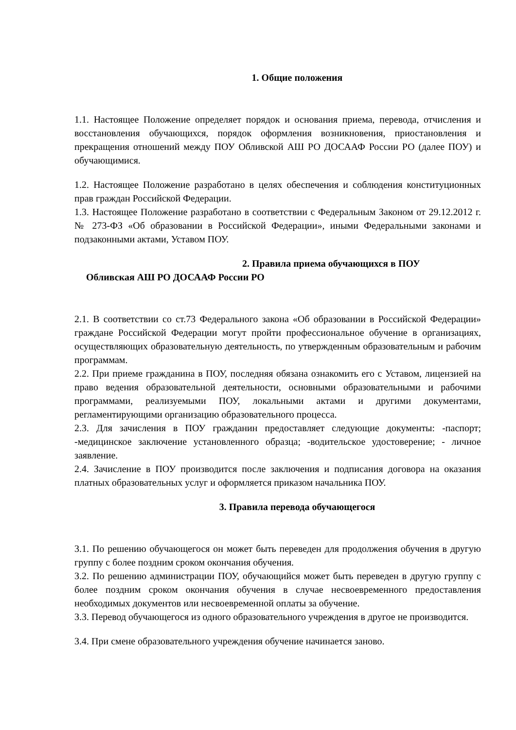1. Общие положения
1.1. Настоящее Положение определяет порядок и основания приема, перевода, отчисления и восстановления обучающихся, порядок оформления возникновения, приостановления и прекращения отношений между ПОУ Обливской АШ РО ДОСААФ России РО (далее ПОУ) и обучающимися.
1.2. Настоящее Положение разработано в целях обеспечения и соблюдения конституционных прав граждан Российской Федерации.
1.3. Настоящее Положение разработано в соответствии с Федеральным Законом от 29.12.2012 г. № 273-ФЗ «Об образовании в Российской Федерации», иными Федеральными законами и подзаконными актами, Уставом ПОУ.
2. Правила приема обучающихся в ПОУ
Обливская АШ РО ДОСААФ России РО
2.1. В соответствии со ст.73 Федерального закона «Об образовании в Российской Федерации» граждане Российской Федерации могут пройти профессиональное обучение в организациях, осуществляющих образовательную деятельность, по утвержденным образовательным и рабочим программам.
2.2. При приеме гражданина в ПОУ, последняя обязана ознакомить его с Уставом, лицензией на право ведения образовательной деятельности, основными образовательными и рабочими программами, реализуемыми ПОУ, локальными актами и другими документами, регламентирующими организацию образовательного процесса.
2.3. Для зачисления в ПОУ гражданин предоставляет следующие документы: -паспорт; -медицинское заключение установленного образца; -водительское удостоверение; - личное заявление.
2.4. Зачисление в ПОУ производится после заключения и подписания договора на оказания платных образовательных услуг и оформляется приказом начальника ПОУ.
3. Правила перевода обучающегося
3.1. По решению обучающегося он может быть переведен для продолжения обучения в другую группу с более поздним сроком окончания обучения.
3.2. По решению администрации ПОУ, обучающийся может быть переведен в другую группу с более поздним сроком окончания обучения в случае несвоевременного предоставления необходимых документов или несвоевременной оплаты за обучение.
3.3. Перевод обучающегося из одного образовательного учреждения в другое не производится.
3.4. При смене образовательного учреждения обучение начинается заново.